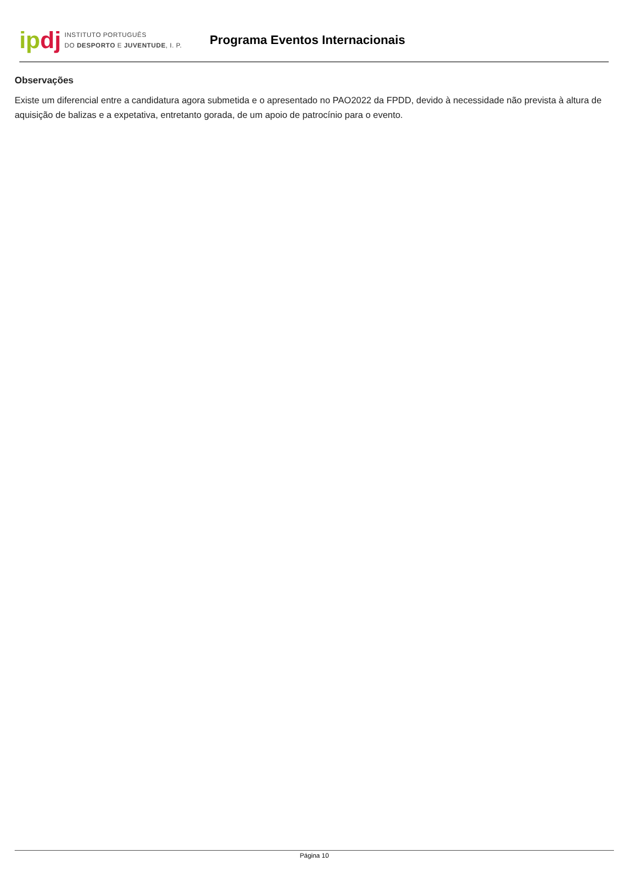ipdj
INSTITUTO PORTUGUÊS
DO DESPORTO E JUVENTUDE, I. P.
Programa Eventos Internacionais
Observações
Existe um diferencial entre a candidatura agora submetida e o apresentado no PAO2022 da FPDD, devido à necessidade não prevista à altura de aquisição de balizas e a expetativa, entretanto gorada, de um apoio de patrocínio para o evento.
Página 10